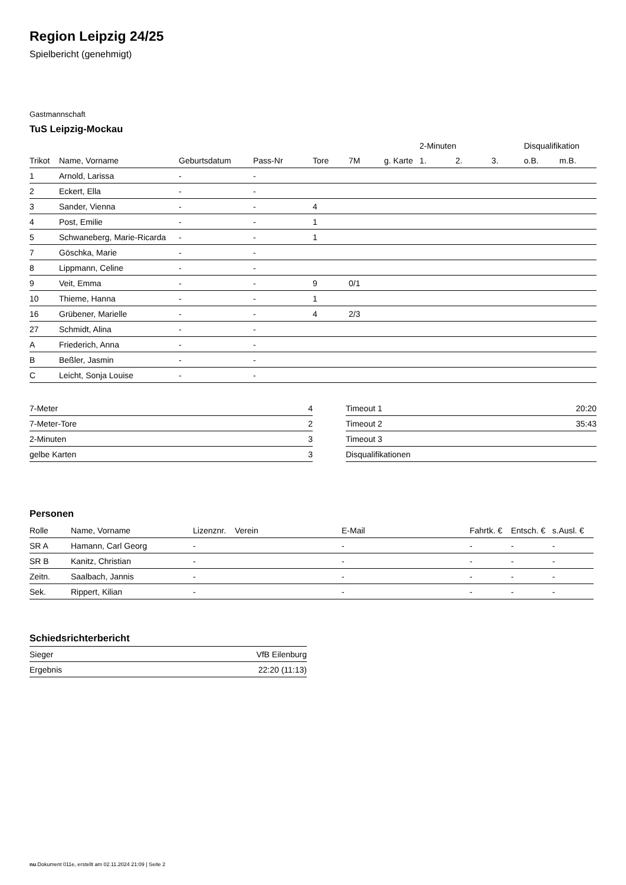Region Leipzig 24/25
Spielbericht (genehmigt)
Gastmannschaft
TuS Leipzig-Mockau
| | | | | | | | 2-Minuten | | | Disqualifikation | |
| --- | --- | --- | --- | --- | --- | --- | --- | --- | --- | --- | --- |
| Trikot | Name, Vorname | Geburtsdatum | Pass-Nr | Tore | 7M | g. Karte | 1. | 2. | 3. | o.B. | m.B. |
| 1 | Arnold, Larissa | - | - | | | | | | | | |
| 2 | Eckert, Ella | - | - | | | | | | | | |
| 3 | Sander, Vienna | - | - | 4 | | | | | | | |
| 4 | Post, Emilie | - | - | 1 | | | | | | | |
| 5 | Schwaneberg, Marie-Ricarda | - | - | 1 | | | | | | | |
| 7 | Göschka, Marie | - | - | | | | | | | | |
| 8 | Lippmann, Celine | - | - | | | | | | | | |
| 9 | Veit, Emma | - | - | 9 | 0/1 | | | | | | |
| 10 | Thieme, Hanna | - | - | 1 | | | | | | | |
| 16 | Grübener, Marielle | - | - | 4 | 2/3 | | | | | | |
| 27 | Schmidt, Alina | - | - | | | | | | | | |
| A | Friederich, Anna | - | - | | | | | | | | |
| B | Beßler, Jasmin | - | - | | | | | | | | |
| C | Leicht, Sonja Louise | - | - | | | | | | | | |
| 7-Meter | 4 |
| 7-Meter-Tore | 2 |
| 2-Minuten | 3 |
| gelbe Karten | 3 |
| Timeout 1 | 20:20 |
| Timeout 2 | 35:43 |
| Timeout 3 | |
| Disqualifikationen | |
Personen
| Rolle | Name, Vorname | Lizenznr. | Verein | E-Mail | Fahrtk. € | Entsch. € | s.Ausl. € |
| --- | --- | --- | --- | --- | --- | --- | --- |
| SR A | Hamann, Carl Georg | - | | - | - | - | - |
| SR B | Kanitz, Christian | - | | - | - | - | - |
| Zeitn. | Saalbach, Jannis | - | | - | - | - | - |
| Sek. | Rippert, Kilian | - | | - | - | - | - |
Schiedsrichterbericht
| Sieger | VfB Eilenburg |
| Ergebnis | 22:20 (11:13) |
nu.Dokument 011e, erstellt am 02.11.2024 21:09 | Seite 2